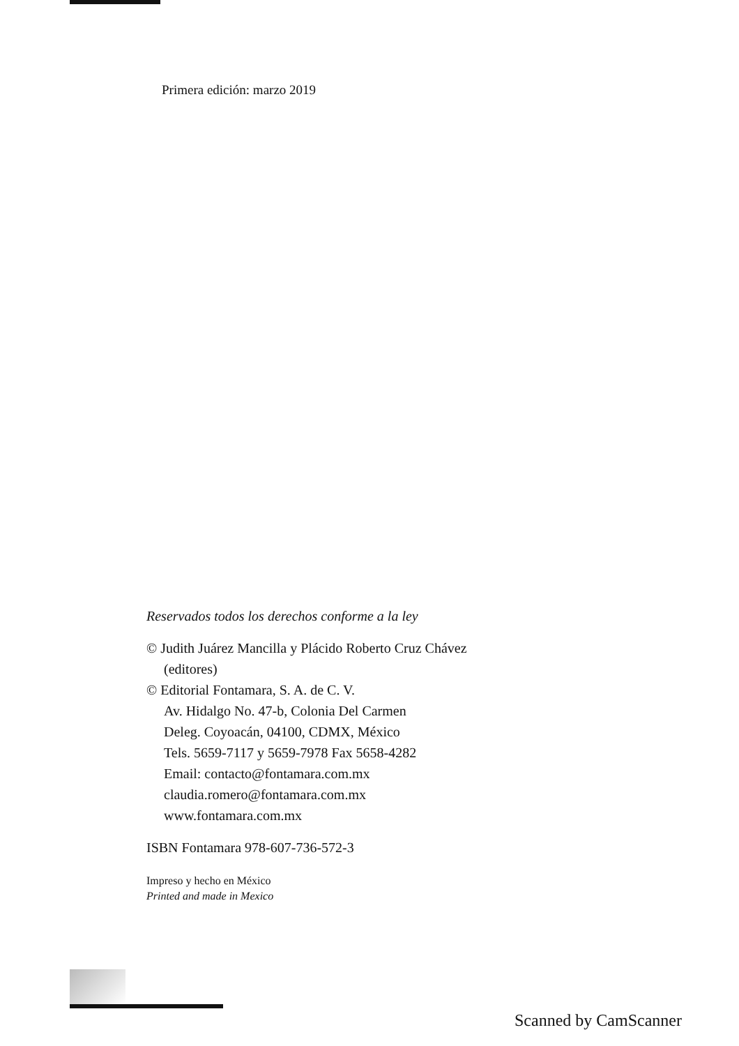Primera edición: marzo 2019
Reservados todos los derechos conforme a la ley
© Judith Juárez Mancilla y Plácido Roberto Cruz Chávez
(editores)
© Editorial Fontamara, S. A. de C. V.
Av. Hidalgo No. 47-b, Colonia Del Carmen
Deleg. Coyoacán, 04100, CDMX, México
Tels. 5659-7117 y 5659-7978 Fax 5658-4282
Email: contacto@fontamara.com.mx
claudia.romero@fontamara.com.mx
www.fontamara.com.mx
ISBN Fontamara 978-607-736-572-3
Impreso y hecho en México
Printed and made in Mexico
Scanned by CamScanner